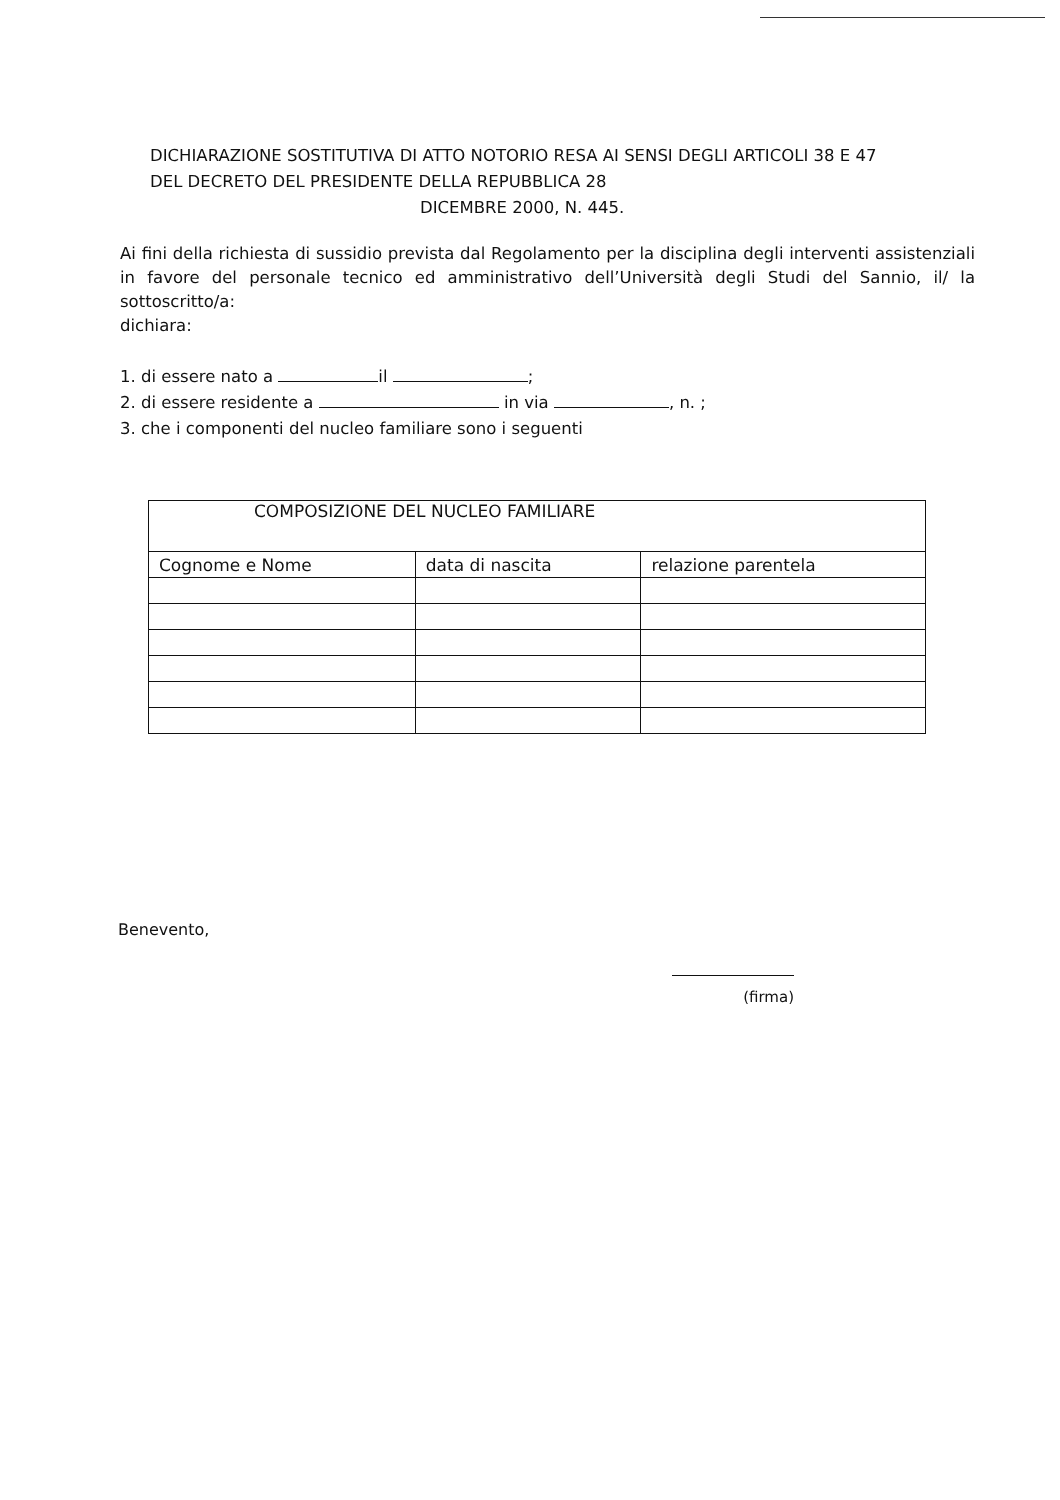DICHIARAZIONE SOSTITUTIVA DI ATTO NOTORIO RESA AI SENSI DEGLI ARTICOLI 38 E 47
DEL DECRETO DEL PRESIDENTE DELLA REPUBBLICA 28
DICEMBRE 2000, N. 445.
Ai fini della richiesta di sussidio prevista dal Regolamento per la disciplina degli interventi assistenziali in favore del personale tecnico ed amministrativo dell’Università degli Studi del Sannio, il/ la sottoscritto/a:
dichiara:
1. di essere nato a il ;
2. di essere residente a in via , n. ;
3. che i componenti del nucleo familiare sono i seguenti
| COMPOSIZIONE DEL NUCLEO FAMILIARE | | |
| --- | --- | --- |
| Cognome e Nome | data di nascita | relazione parentela |
Benevento,
(firma)